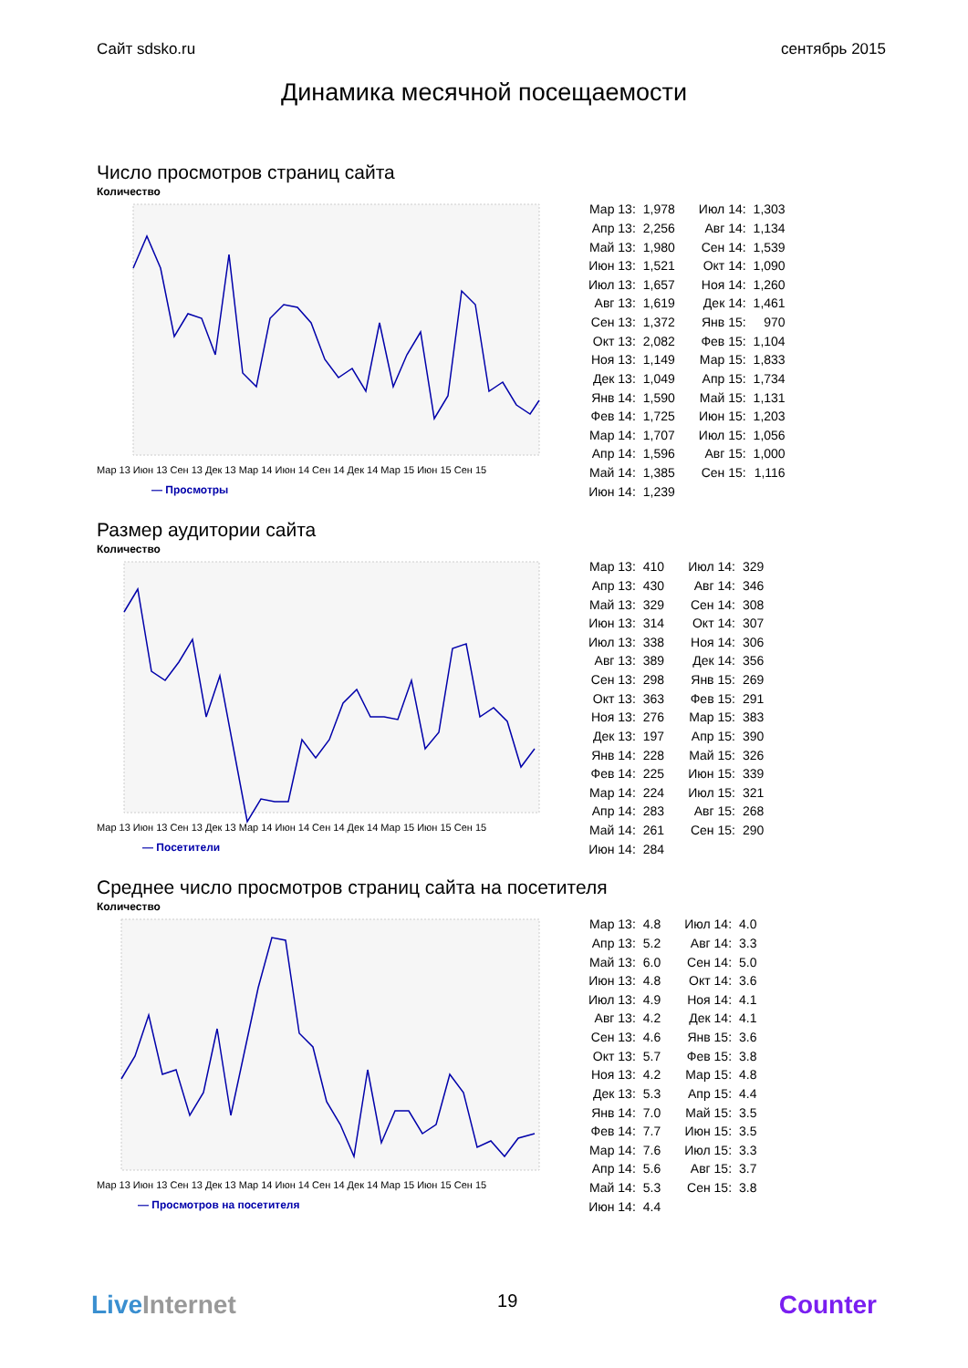Сайт sdsko.ru сентябрь 2015
Динамика месячной посещаемости
Число просмотров страниц сайта
Количество
Мар 13 Июн 13 Сен 13 Дек 13 Мар 14 Июн 14 Сен 14 Дек 14 Мар 15 Июн 15 Сен 15
— Просмотры
| Мар 13: | 1,978 | Июл 14: | 1,303 |
| Апр 13: | 2,256 | Авг 14: | 1,134 |
| Май 13: | 1,980 | Сен 14: | 1,539 |
| Июн 13: | 1,521 | Окт 14: | 1,090 |
| Июл 13: | 1,657 | Ноя 14: | 1,260 |
| Авг 13: | 1,619 | Дек 14: | 1,461 |
| Сен 13: | 1,372 | Янв 15: | 970 |
| Окт 13: | 2,082 | Фев 15: | 1,104 |
| Ноя 13: | 1,149 | Мар 15: | 1,833 |
| Дек 13: | 1,049 | Апр 15: | 1,734 |
| Янв 14: | 1,590 | Май 15: | 1,131 |
| Фев 14: | 1,725 | Июн 15: | 1,203 |
| Мар 14: | 1,707 | Июл 15: | 1,056 |
| Апр 14: | 1,596 | Авг 15: | 1,000 |
| Май 14: | 1,385 | Сен 15: | 1,116 |
| Июн 14: | 1,239 | | |
Размер аудитории сайта
Количество
Мар 13 Июн 13 Сен 13 Дек 13 Мар 14 Июн 14 Сен 14 Дек 14 Мар 15 Июн 15 Сен 15
— Посетители
| Мар 13: | 410 | Июл 14: | 329 |
| Апр 13: | 430 | Авг 14: | 346 |
| Май 13: | 329 | Сен 14: | 308 |
| Июн 13: | 314 | Окт 14: | 307 |
| Июл 13: | 338 | Ноя 14: | 306 |
| Авг 13: | 389 | Дек 14: | 356 |
| Сен 13: | 298 | Янв 15: | 269 |
| Окт 13: | 363 | Фев 15: | 291 |
| Ноя 13: | 276 | Мар 15: | 383 |
| Дек 13: | 197 | Апр 15: | 390 |
| Янв 14: | 228 | Май 15: | 326 |
| Фев 14: | 225 | Июн 15: | 339 |
| Мар 14: | 224 | Июл 15: | 321 |
| Апр 14: | 283 | Авг 15: | 268 |
| Май 14: | 261 | Сен 15: | 290 |
| Июн 14: | 284 | | |
Среднее число просмотров страниц сайта на посетителя
Количество
Мар 13 Июн 13 Сен 13 Дек 13 Мар 14 Июн 14 Сен 14 Дек 14 Мар 15 Июн 15 Сен 15
— Просмотров на посетителя
| Мар 13: | 4.8 | Июл 14: | 4.0 |
| Апр 13: | 5.2 | Авг 14: | 3.3 |
| Май 13: | 6.0 | Сен 14: | 5.0 |
| Июн 13: | 4.8 | Окт 14: | 3.6 |
| Июл 13: | 4.9 | Ноя 14: | 4.1 |
| Авг 13: | 4.2 | Дек 14: | 4.1 |
| Сен 13: | 4.6 | Янв 15: | 3.6 |
| Окт 13: | 5.7 | Фев 15: | 3.8 |
| Ноя 13: | 4.2 | Мар 15: | 4.8 |
| Дек 13: | 5.3 | Апр 15: | 4.4 |
| Янв 14: | 7.0 | Май 15: | 3.5 |
| Фев 14: | 7.7 | Июн 15: | 3.5 |
| Мар 14: | 7.6 | Июл 15: | 3.3 |
| Апр 14: | 5.6 | Авг 15: | 3.7 |
| Май 14: | 5.3 | Сен 15: | 3.8 |
| Июн 14: | 4.4 | | |
LiveInternet 19 Counter